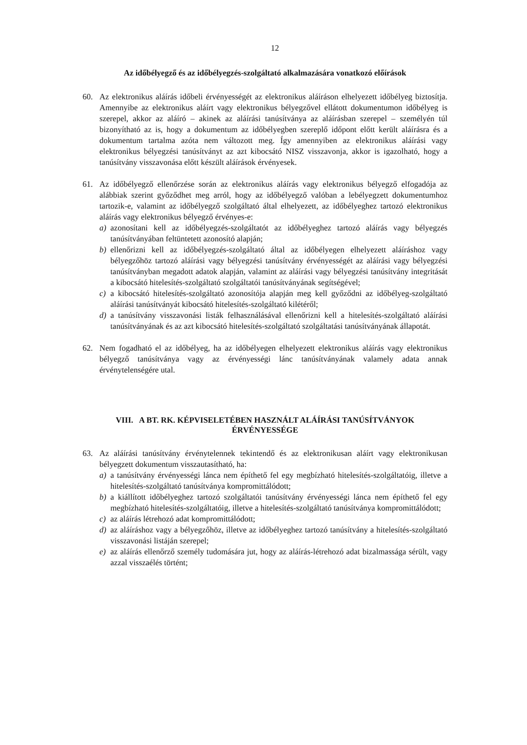12
Az időbélyegző és az időbélyegzés-szolgáltató alkalmazására vonatkozó előírások
60. Az elektronikus aláírás időbeli érvényességét az elektronikus aláíráson elhelyezett időbélyeg biztosítja. Amennyibe az elektronikus aláírt vagy elektronikus bélyegzővel ellátott dokumentumon időbélyeg is szerepel, akkor az aláíró – akinek az aláírási tanúsítványa az aláírásban szerepel – személyén túl bizonyítható az is, hogy a dokumentum az időbélyegben szereplő időpont előtt került aláírásra és a dokumentum tartalma azóta nem változott meg. Így amennyiben az elektronikus aláírási vagy elektronikus bélyegzési tanúsítványt az azt kibocsátó NISZ visszavonja, akkor is igazolható, hogy a tanúsítvány visszavonása előtt készült aláírások érvényesek.
61. Az időbélyegző ellenőrzése során az elektronikus aláírás vagy elektronikus bélyegző elfogadója az alábbiak szerint győződhet meg arról, hogy az időbélyegző valóban a lebélyegzett dokumentumhoz tartozik-e, valamint az időbélyegző szolgáltató által elhelyezett, az időbélyeghez tartozó elektronikus aláírás vagy elektronikus bélyegző érvényes-e:
a) azonosítani kell az időbélyegzés-szolgáltatót az időbélyeghez tartozó aláírás vagy bélyegzés tanúsítványában feltüntetett azonosító alapján;
b) ellenőrizni kell az időbélyegzés-szolgáltató által az időbélyegen elhelyezett aláíráshoz vagy bélyegzőhöz tartozó aláírási vagy bélyegzési tanúsítvány érvényességét az aláírási vagy bélyegzési tanúsítványban megadott adatok alapján, valamint az aláírási vagy bélyegzési tanúsítvány integritását a kibocsátó hitelesítés-szolgáltató szolgáltatói tanúsítványának segítségével;
c) a kibocsátó hitelesítés-szolgáltató azonosítója alapján meg kell győződni az időbélyeg-szolgáltató aláírási tanúsítványát kibocsátó hitelesítés-szolgáltató kilétéről;
d) a tanúsítvány visszavonási listák felhasználásával ellenőrizni kell a hitelesítés-szolgáltató aláírási tanúsítványának és az azt kibocsátó hitelesítés-szolgáltató szolgáltatási tanúsítványának állapotát.
62. Nem fogadható el az időbélyeg, ha az időbélyegen elhelyezett elektronikus aláírás vagy elektronikus bélyegző tanúsítványa vagy az érvényességi lánc tanúsítványának valamely adata annak érvénytelenségére utal.
VIII. A BT. RK. KÉPVISELETÉBEN HASZNÁLT ALÁÍRÁSI TANÚSÍTVÁNYOK
ÉRVÉNYESSÉGE
63. Az aláírási tanúsítvány érvénytelennek tekintendő és az elektronikusan aláírt vagy elektronikusan bélyegzett dokumentum visszautasítható, ha:
a) a tanúsítvány érvényességi lánca nem építhető fel egy megbízható hitelesítés-szolgáltatóig, illetve a hitelesítés-szolgáltató tanúsítványa kompromittálódott;
b) a kiállított időbélyeghez tartozó szolgáltatói tanúsítvány érvényességi lánca nem építhető fel egy megbízható hitelesítés-szolgáltatóig, illetve a hitelesítés-szolgáltató tanúsítványa kompromittálódott;
c) az aláírás létrehozó adat kompromittálódott;
d) az aláíráshoz vagy a bélyegzőhöz, illetve az időbélyeghez tartozó tanúsítvány a hitelesítés-szolgáltató visszavonási listáján szerepel;
e) az aláírás ellenőrző személy tudomására jut, hogy az aláírás-létrehozó adat bizalmassága sérült, vagy azzal visszaélés történt;